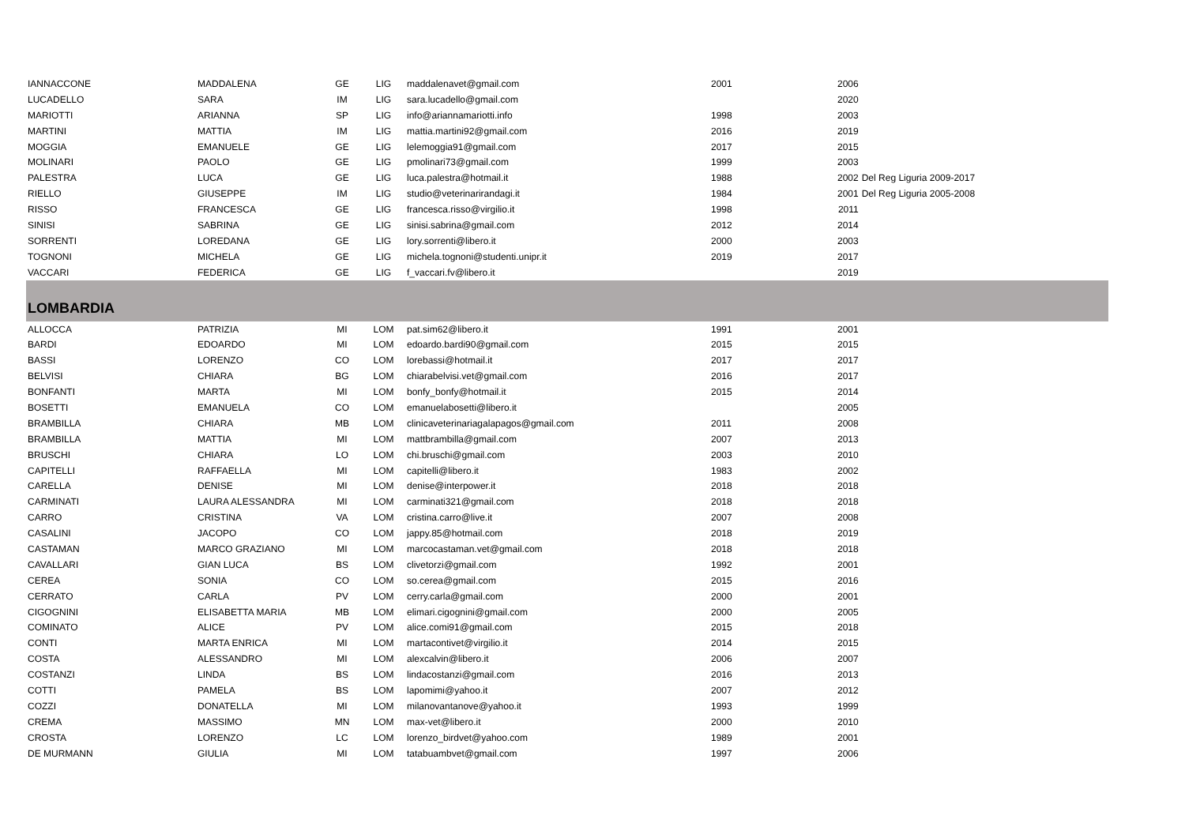| IANNACCONE | MADDALENA | GE | LIG | maddalenavet@gmail.com | 2001 | 2006 | |
| LUCADELLO | SARA | IM | LIG | sara.lucadello@gmail.com | | 2020 | |
| MARIOTTI | ARIANNA | SP | LIG | info@ariannamariotti.info | 1998 | 2003 | |
| MARTINI | MATTIA | IM | LIG | mattia.martini92@gmail.com | 2016 | 2019 | |
| MOGGIA | EMANUELE | GE | LIG | lelemoggia91@gmail.com | 2017 | 2015 | |
| MOLINARI | PAOLO | GE | LIG | pmolinari73@gmail.com | 1999 | 2003 | |
| PALESTRA | LUCA | GE | LIG | luca.palestra@hotmail.it | 1988 | 2002 | Del Reg Liguria 2009-2017 |
| RIELLO | GIUSEPPE | IM | LIG | studio@veterinarirandagi.it | 1984 | 2001 | Del Reg Liguria 2005-2008 |
| RISSO | FRANCESCA | GE | LIG | francesca.risso@virgilio.it | 1998 | 2011 | |
| SINISI | SABRINA | GE | LIG | sinisi.sabrina@gmail.com | 2012 | 2014 | |
| SORRENTI | LOREDANA | GE | LIG | lory.sorrenti@libero.it | 2000 | 2003 | |
| TOGNONI | MICHELA | GE | LIG | michela.tognoni@studenti.unipr.it | 2019 | 2017 | |
| VACCARI | FEDERICA | GE | LIG | f_vaccari.fv@libero.it | | 2019 | |
| LOMBARDIA | | | | | | | |
| ALLOCCA | PATRIZIA | MI | LOM | pat.sim62@libero.it | 1991 | 2001 | |
| BARDI | EDOARDO | MI | LOM | edoardo.bardi90@gmail.com | 2015 | 2015 | |
| BASSI | LORENZO | CO | LOM | lorebassi@hotmail.it | 2017 | 2017 | |
| BELVISI | CHIARA | BG | LOM | chiarabelvisi.vet@gmail.com | 2016 | 2017 | |
| BONFANTI | MARTA | MI | LOM | bonfy_bonfy@hotmail.it | 2015 | 2014 | |
| BOSETTI | EMANUELA | CO | LOM | emanuelabosetti@libero.it | | 2005 | |
| BRAMBILLA | CHIARA | MB | LOM | clinicaveterinariagalapagos@gmail.com | 2011 | 2008 | |
| BRAMBILLA | MATTIA | MI | LOM | mattbrambilla@gmail.com | 2007 | 2013 | |
| BRUSCHI | CHIARA | LO | LOM | chi.bruschi@gmail.com | 2003 | 2010 | |
| CAPITELLI | RAFFAELLA | MI | LOM | capitelli@libero.it | 1983 | 2002 | |
| CARELLA | DENISE | MI | LOM | denise@interpower.it | 2018 | 2018 | |
| CARMINATI | LAURA ALESSANDRA | MI | LOM | carminati321@gmail.com | 2018 | 2018 | |
| CARRO | CRISTINA | VA | LOM | cristina.carro@live.it | 2007 | 2008 | |
| CASALINI | JACOPO | CO | LOM | jappy.85@hotmail.com | 2018 | 2019 | |
| CASTAMAN | MARCO GRAZIANO | MI | LOM | marcocastaman.vet@gmail.com | 2018 | 2018 | |
| CAVALLARI | GIAN LUCA | BS | LOM | clivetorzi@gmail.com | 1992 | 2001 | |
| CEREA | SONIA | CO | LOM | so.cerea@gmail.com | 2015 | 2016 | |
| CERRATO | CARLA | PV | LOM | cerry.carla@gmail.com | 2000 | 2001 | |
| CIGOGNINI | ELISABETTA MARIA | MB | LOM | elimari.cigognini@gmail.com | 2000 | 2005 | |
| COMINATO | ALICE | PV | LOM | alice.comi91@gmail.com | 2015 | 2018 | |
| CONTI | MARTA ENRICA | MI | LOM | martacontivet@virgilio.it | 2014 | 2015 | |
| COSTA | ALESSANDRO | MI | LOM | alexcalvin@libero.it | 2006 | 2007 | |
| COSTANZI | LINDA | BS | LOM | lindacostanzi@gmail.com | 2016 | 2013 | |
| COTTI | PAMELA | BS | LOM | lapomimi@yahoo.it | 2007 | 2012 | |
| COZZI | DONATELLA | MI | LOM | milanovantanove@yahoo.it | 1993 | 1999 | |
| CREMA | MASSIMO | MN | LOM | max-vet@libero.it | 2000 | 2010 | |
| CROSTA | LORENZO | LC | LOM | lorenzo_birdvet@yahoo.com | 1989 | 2001 | |
| DE MURMANN | GIULIA | MI | LOM | tatabuambvet@gmail.com | 1997 | 2006 | |